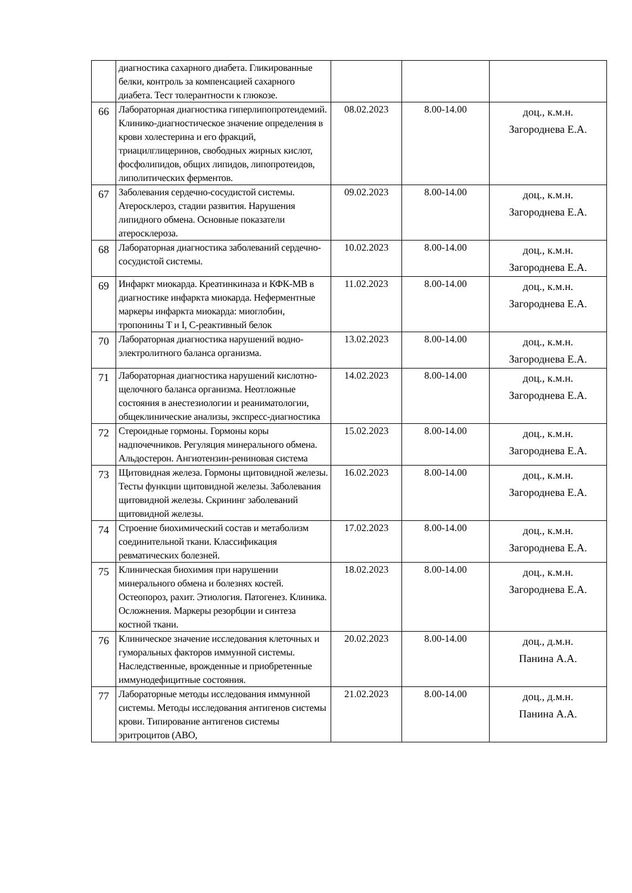| | диагностика сахарного диабета. Гликированные белки, контроль за компенсацией сахарного диабета. Тест толерантности к глюкозе. | | | |
| 66 | Лабораторная диагностика гиперлипопротеидемий. Клинико-диагностическое значение определения в крови холестерина и его фракций, триацилглицеринов, свободных жирных кислот, фосфолипидов, общих липидов, липопротеидов, липолитических ферментов. | 08.02.2023 | 8.00-14.00 | доц., к.м.н. Загороднева Е.А. |
| 67 | Заболевания сердечно-сосудистой системы. Атеросклероз, стадии развития. Нарушения липидного обмена. Основные показатели атеросклероза. | 09.02.2023 | 8.00-14.00 | доц., к.м.н. Загороднева Е.А. |
| 68 | Лабораторная диагностика заболеваний сердечно-сосудистой системы. | 10.02.2023 | 8.00-14.00 | доц., к.м.н. Загороднева Е.А. |
| 69 | Инфаркт миокарда. Креатинкиназа и КФК-МВ в диагностике инфаркта миокарда. Неферментные маркеры инфаркта миокарда: миоглобин, тропонины Т и I, С-реактивный белок | 11.02.2023 | 8.00-14.00 | доц., к.м.н. Загороднева Е.А. |
| 70 | Лабораторная диагностика нарушений водно-электролитного баланса организма. | 13.02.2023 | 8.00-14.00 | доц., к.м.н. Загороднева Е.А. |
| 71 | Лабораторная диагностика нарушений кислотно-щелочного баланса организма. Неотложные состояния в анестезиологии и реаниматологии, общеклинические анализы, экспресс-диагностика | 14.02.2023 | 8.00-14.00 | доц., к.м.н. Загороднева Е.А. |
| 72 | Стероидные гормоны. Гормоны коры надпочечников. Регуляция минерального обмена. Альдостерон. Ангиотензин-рениновая система | 15.02.2023 | 8.00-14.00 | доц., к.м.н. Загороднева Е.А. |
| 73 | Щитовидная железа. Гормоны щитовидной железы. Тесты функции щитовидной железы. Заболевания щитовидной железы. Скрининг заболеваний щитовидной железы. | 16.02.2023 | 8.00-14.00 | доц., к.м.н. Загороднева Е.А. |
| 74 | Строение биохимический состав и метаболизм соединительной ткани. Классификация ревматических болезней. | 17.02.2023 | 8.00-14.00 | доц., к.м.н. Загороднева Е.А. |
| 75 | Клиническая биохимия при нарушении минерального обмена и болезнях костей. Остеопороз, рахит. Этиология. Патогенез. Клиника. Осложнения. Маркеры резорбции и синтеза костной ткани. | 18.02.2023 | 8.00-14.00 | доц., к.м.н. Загороднева Е.А. |
| 76 | Клиническое значение исследования клеточных и гуморальных факторов иммунной системы. Наследственные, врожденные и приобретенные иммунодефицитные состояния. | 20.02.2023 | 8.00-14.00 | доц., д.м.н. Панина А.А. |
| 77 | Лабораторные методы исследования иммунной системы. Методы исследования антигенов системы крови. Типирование антигенов системы эритроцитов (АВО, | 21.02.2023 | 8.00-14.00 | доц., д.м.н. Панина А.А. |